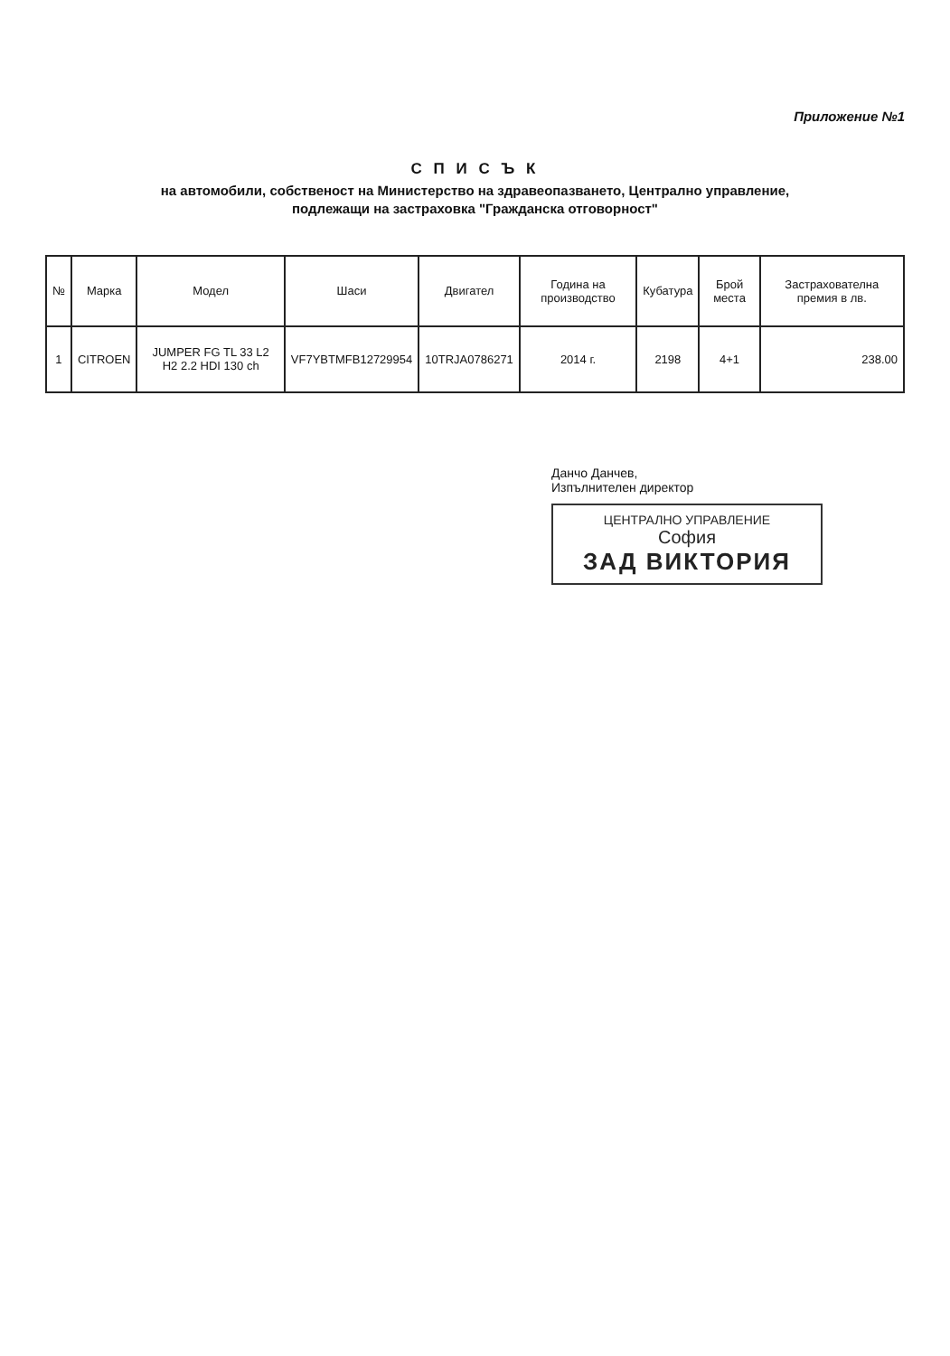Приложение №1
С П И С Ъ К
на автомобили, собственост на Министерство на здравеопазването, Централно управление,
подлежащи на застраховка "Гражданска отговорност"
| № | Марка | Модел | Шаси | Двигател | Година на производство | Кубатура | Брой места | Застрахователна премия в лв. |
| --- | --- | --- | --- | --- | --- | --- | --- | --- |
| 1 | CITROEN | JUMPER FG TL 33 L2 H2 2.2 HDI 130 ch | VF7YBTMFB12729954 | 10TRJA0786271 | 2014 г. | 2198 | 4+1 | 238.00 |
Данчо Данчев,
Изпълнителен директор
ЦЕНТРАЛНО УПРАВЛЕНИЕ
София
ЗАД ВИКТОРИЯ